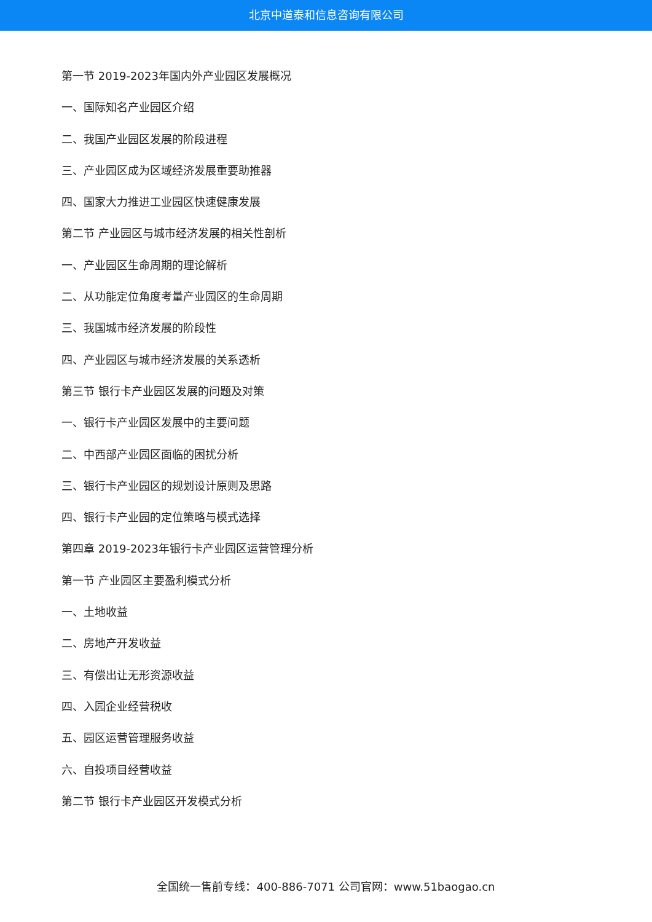北京中道泰和信息咨询有限公司
第一节 2019-2023年国内外产业园区发展概况
一、国际知名产业园区介绍
二、我国产业园区发展的阶段进程
三、产业园区成为区域经济发展重要助推器
四、国家大力推进工业园区快速健康发展
第二节 产业园区与城市经济发展的相关性剖析
一、产业园区生命周期的理论解析
二、从功能定位角度考量产业园区的生命周期
三、我国城市经济发展的阶段性
四、产业园区与城市经济发展的关系透析
第三节 银行卡产业园区发展的问题及对策
一、银行卡产业园区发展中的主要问题
二、中西部产业园区面临的困扰分析
三、银行卡产业园区的规划设计原则及思路
四、银行卡产业园的定位策略与模式选择
第四章 2019-2023年银行卡产业园区运营管理分析
第一节 产业园区主要盈利模式分析
一、土地收益
二、房地产开发收益
三、有偿出让无形资源收益
四、入园企业经营税收
五、园区运营管理服务收益
六、自投项目经营收益
第二节 银行卡产业园区开发模式分析
全国统一售前专线：400-886-7071 公司官网：www.51baogao.cn